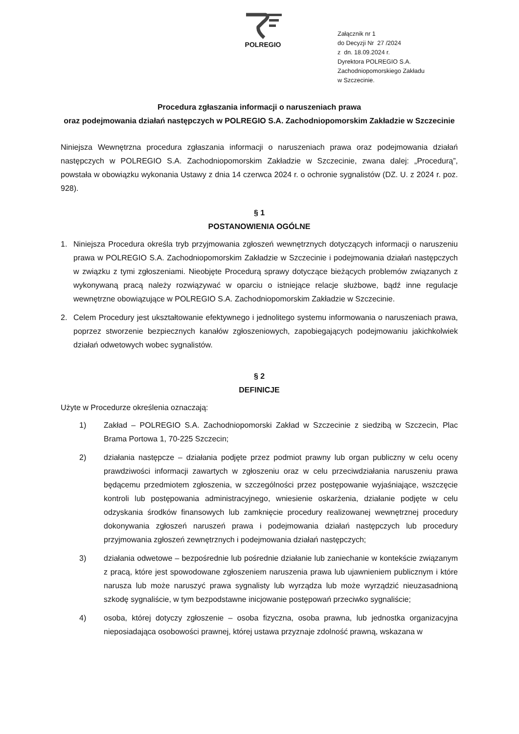POLREGIO
Załącznik nr 1
do Decyzji Nr 27 /2024
z dn. 18.09.2024 r.
Dyrektora POLREGIO S.A.
Zachodniopomorskiego Zakładu
w Szczecinie.
Procedura zgłaszania informacji o naruszeniach prawa
oraz podejmowania działań następczych w POLREGIO S.A. Zachodniopomorskim Zakładzie w Szczecinie
Niniejsza Wewnętrzna procedura zgłaszania informacji o naruszeniach prawa oraz podejmowania działań następczych w POLREGIO S.A. Zachodniopomorskim Zakładzie w Szczecinie, zwana dalej: „Procedurą”, powstała w obowiązku wykonania Ustawy z dnia 14 czerwca 2024 r. o ochronie sygnalistów (DZ. U. z 2024 r. poz. 928).
§ 1
POSTANOWIENIA OGÓLNE
1. Niniejsza Procedura określa tryb przyjmowania zgłoszeń wewnętrznych dotyczących informacji o naruszeniu prawa w POLREGIO S.A. Zachodniopomorskim Zakładzie w Szczecinie i podejmowania działań następczych w związku z tymi zgłoszeniami. Nieobjęte Procedurą sprawy dotyczące bieżących problemów związanych z wykonywaną pracą należy rozwiązywać w oparciu o istniejące relacje służbowe, bądź inne regulacje wewnętrzne obowiązujące w POLREGIO S.A. Zachodniopomorskim Zakładzie w Szczecinie.
2. Celem Procedury jest ukształtowanie efektywnego i jednolitego systemu informowania o naruszeniach prawa, poprzez stworzenie bezpiecznych kanałów zgłoszeniowych, zapobiegających podejmowaniu jakichkolwiek działań odwetowych wobec sygnalistów.
§ 2
DEFINICJE
Użyte w Procedurze określenia oznaczają:
1) Zakład – POLREGIO S.A. Zachodniopomorski Zakład w Szczecinie z siedzibą w Szczecin, Plac Brama Portowa 1, 70-225 Szczecin;
2) działania następcze – działania podjęte przez podmiot prawny lub organ publiczny w celu oceny prawdziwości informacji zawartych w zgłoszeniu oraz w celu przeciwdziałania naruszeniu prawa będącemu przedmiotem zgłoszenia, w szczególności przez postępowanie wyjaśniające, wszczęcie kontroli lub postępowania administracyjnego, wniesienie oskarżenia, działanie podjęte w celu odzyskania środków finansowych lub zamknięcie procedury realizowanej wewnętrznej procedury dokonywania zgłoszeń naruszeń prawa i podejmowania działań następczych lub procedury przyjmowania zgłoszeń zewnętrznych i podejmowania działań następczych;
3) działania odwetowe – bezpośrednie lub pośrednie działanie lub zaniechanie w kontekście związanym z pracą, które jest spowodowane zgłoszeniem naruszenia prawa lub ujawnieniem publicznym i które narusza lub może naruszyć prawa sygnalisty lub wyrządza lub może wyrządzić nieuzasadnioną szkodę sygnaliście, w tym bezpodstawne inicjowanie postępowań przeciwko sygnaliście;
4) osoba, której dotyczy zgłoszenie – osoba fizyczna, osoba prawna, lub jednostka organizacyjna nieposiadająca osobowości prawnej, której ustawa przyznaje zdolność prawną, wskazana w